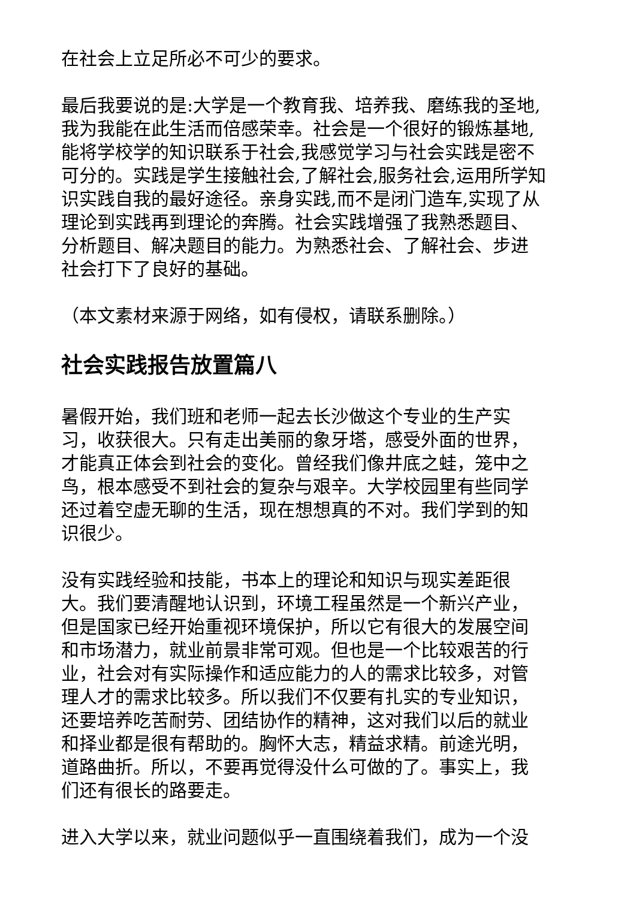在社会上立足所必不可少的要求。
最后我要说的是:大学是一个教育我、培养我、磨练我的圣地,我为我能在此生活而倍感荣幸。社会是一个很好的锻炼基地,能将学校学的知识联系于社会,我感觉学习与社会实践是密不可分的。实践是学生接触社会,了解社会,服务社会,运用所学知识实践自我的最好途径。亲身实践,而不是闭门造车,实现了从理论到实践再到理论的奔腾。社会实践增强了我熟悉题目、分析题目、解决题目的能力。为熟悉社会、了解社会、步进社会打下了良好的基础。
（本文素材来源于网络，如有侵权，请联系删除。）
社会实践报告放置篇八
暑假开始，我们班和老师一起去长沙做这个专业的生产实习，收获很大。只有走出美丽的象牙塔，感受外面的世界，才能真正体会到社会的变化。曾经我们像井底之蛙，笼中之鸟，根本感受不到社会的复杂与艰辛。大学校园里有些同学还过着空虚无聊的生活，现在想想真的不对。我们学到的知识很少。
没有实践经验和技能，书本上的理论和知识与现实差距很大。我们要清醒地认识到，环境工程虽然是一个新兴产业，但是国家已经开始重视环境保护，所以它有很大的发展空间和市场潜力，就业前景非常可观。但也是一个比较艰苦的行业，社会对有实际操作和适应能力的人的需求比较多，对管理人才的需求比较多。所以我们不仅要有扎实的专业知识，还要培养吃苦耐劳、团结协作的精神，这对我们以后的就业和择业都是很有帮助的。胸怀大志，精益求精。前途光明，道路曲折。所以，不要再觉得没什么可做的了。事实上，我们还有很长的路要走。
进入大学以来，就业问题似乎一直围绕着我们，成为一个没